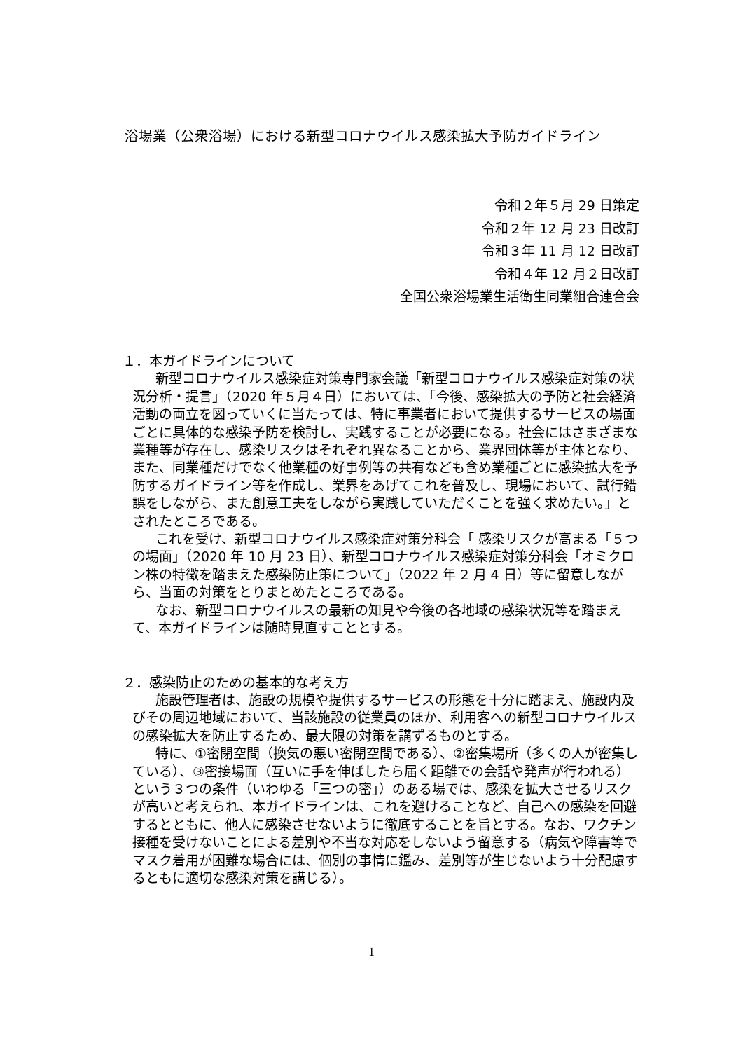浴場業（公衆浴場）における新型コロナウイルス感染拡大予防ガイドライン
令和２年５月 29 日策定
令和２年 12 月 23 日改訂
令和３年 11 月 12 日改訂
令和４年 12 月２日改訂
全国公衆浴場業生活衛生同業組合連合会
１．本ガイドラインについて
新型コロナウイルス感染症対策専門家会議「新型コロナウイルス感染症対策の状況分析・提言」（2020 年５月４日）においては、「今後、感染拡大の予防と社会経済活動の両立を図っていくに当たっては、特に事業者において提供するサービスの場面ごとに具体的な感染予防を検討し、実践することが必要になる。社会にはさまざまな業種等が存在し、感染リスクはそれぞれ異なることから、業界団体等が主体となり、また、同業種だけでなく他業種の好事例等の共有なども含め業種ごとに感染拡大を予防するガイドライン等を作成し、業界をあげてこれを普及し、現場において、試行錯誤をしながら、また創意工夫をしながら実践していただくことを強く求めたい。」とされたところである。
これを受け、新型コロナウイルス感染症対策分科会「 感染リスクが高まる「５つの場面」（2020 年 10 月 23 日）、新型コロナウイルス感染症対策分科会「オミクロン株の特徴を踏まえた感染防止策について」（2022 年 2 月 4 日）等に留意しながら、当面の対策をとりまとめたところである。
なお、新型コロナウイルスの最新の知見や今後の各地域の感染状況等を踏まえて、本ガイドラインは随時見直すこととする。
２．感染防止のための基本的な考え方
施設管理者は、施設の規模や提供するサービスの形態を十分に踏まえ、施設内及びその周辺地域において、当該施設の従業員のほか、利用客への新型コロナウイルスの感染拡大を防止するため、最大限の対策を講ずるものとする。
特に、①密閉空間（換気の悪い密閉空間である）、②密集場所（多くの人が密集している）、③密接場面（互いに手を伸ばしたら届く距離での会話や発声が行われる）という３つの条件（いわゆる「三つの密」）のある場では、感染を拡大させるリスクが高いと考えられ、本ガイドラインは、これを避けることなど、自己への感染を回避するとともに、他人に感染させないように徹底することを旨とする。なお、ワクチン接種を受けないことによる差別や不当な対応をしないよう留意する（病気や障害等でマスク着用が困難な場合には、個別の事情に鑑み、差別等が生じないよう十分配慮するともに適切な感染対策を講じる）。
1